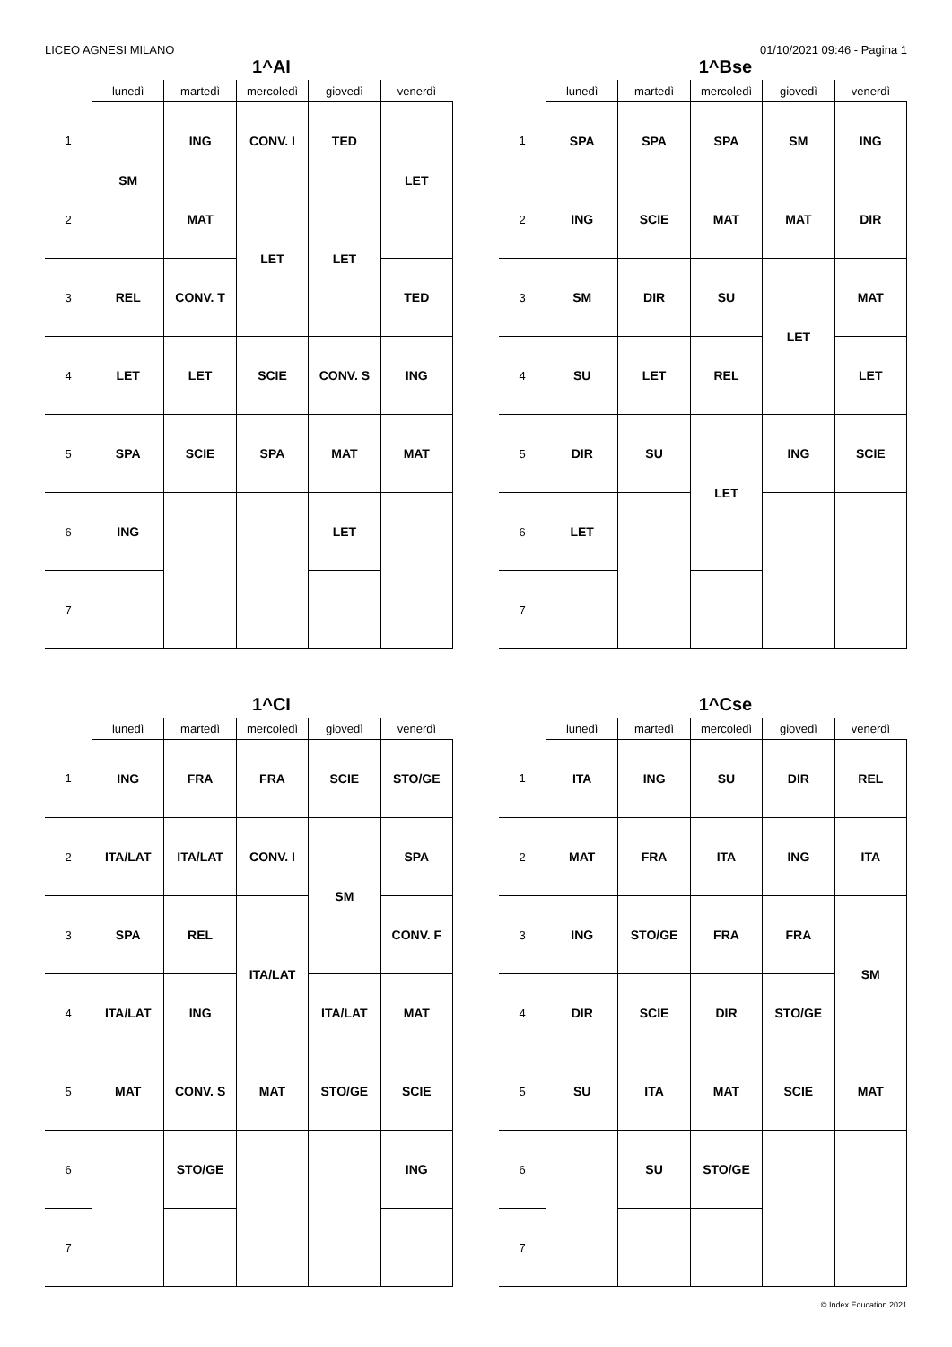LICEO AGNESI MILANO 01/10/2021 09:46 - Pagina 1
1^AI
| | lunedì | martedì | mercoledì | giovedì | venerdì |
| --- | --- | --- | --- | --- | --- |
| 1 | SM | ING | CONV. I | TED | LET |
| 2 | | MAT | LET | LET | |
| 3 | REL | CONV. T | | | TED |
| 4 | LET | LET | SCIE | CONV. S | ING |
| 5 | SPA | SCIE | SPA | MAT | MAT |
| 6 | ING | | | LET | |
| 7 | | | | | |
1^Bse
| | lunedì | martedì | mercoledì | giovedì | venerdì |
| --- | --- | --- | --- | --- | --- |
| 1 | SPA | SPA | SPA | SM | ING |
| 2 | ING | SCIE | MAT | MAT | DIR |
| 3 | SM | DIR | SU | LET | MAT |
| 4 | SU | LET | REL | | LET |
| 5 | DIR | SU | LET | ING | SCIE |
| 6 | LET | | | | |
| 7 | | | | | |
1^CI
| | lunedì | martedì | mercoledì | giovedì | venerdì |
| --- | --- | --- | --- | --- | --- |
| 1 | ING | FRA | FRA | SCIE | STO/GE |
| 2 | ITA/LAT | ITA/LAT | CONV. I | SM | SPA |
| 3 | SPA | REL | ITA/LAT | | CONV. F |
| 4 | ITA/LAT | ING | | ITA/LAT | MAT |
| 5 | MAT | CONV. S | MAT | STO/GE | SCIE |
| 6 | | STO/GE | | | ING |
| 7 | | | | | |
1^Cse
| | lunedì | martedì | mercoledì | giovedì | venerdì |
| --- | --- | --- | --- | --- | --- |
| 1 | ITA | ING | SU | DIR | REL |
| 2 | MAT | FRA | ITA | ING | ITA |
| 3 | ING | STO/GE | FRA | FRA | SM |
| 4 | DIR | SCIE | DIR | STO/GE | |
| 5 | SU | ITA | MAT | SCIE | MAT |
| 6 | | SU | STO/GE | | |
| 7 | | | | | |
© Index Education 2021